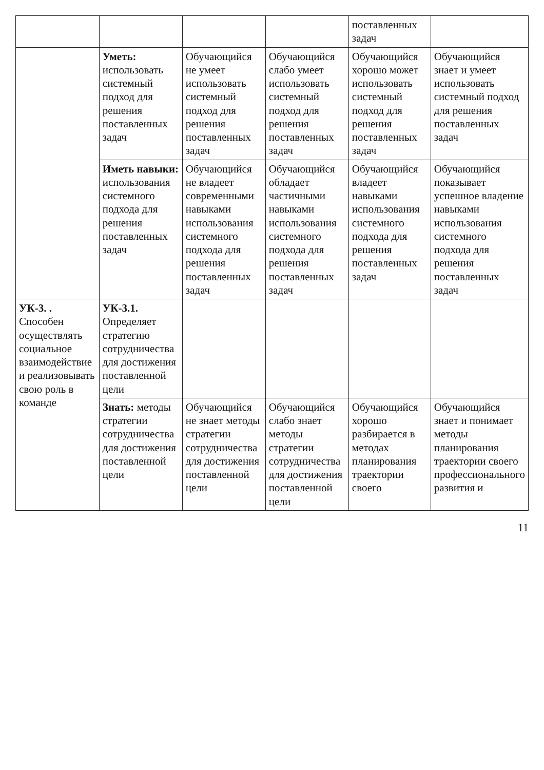| | | | | поставленных задач | |
| | Уметь: использовать системный подход для решения поставленных задач | Обучающийся не умеет использовать системный подход для решения поставленных задач | Обучающийся слабо умеет использовать системный подход для решения поставленных задач | Обучающийся хорошо может использовать системный подход для решения поставленных задач | Обучающийся знает и умеет использовать системный подход для решения поставленных задач |
| | Иметь навыки: использования системного подхода для решения поставленных задач | Обучающийся не владеет современными навыками использования системного подхода для решения поставленных задач | Обучающийся обладает частичными навыками использования системного подхода для решения поставленных задач | Обучающийся владеет навыками использования системного подхода для решения поставленных задач | Обучающийся показывает успешное владение навыками использования системного подхода для решения поставленных задач |
| УК-3. . Способен осуществлять социальное взаимодействие и реализовывать свою роль в команде | УК-3.1. Определяет стратегию сотрудничества для достижения поставленной цели | | | | |
| | Знать: методы стратегии сотрудничества для достижения поставленной цели | Обучающийся не знает методы стратегии сотрудничества для достижения поставленной цели | Обучающийся слабо знает методы стратегии сотрудничества для достижения поставленной цели | Обучающийся хорошо разбирается в методах планирования траектории своего | Обучающийся знает и понимает методы планирования траектории своего профессионального развития и |
11